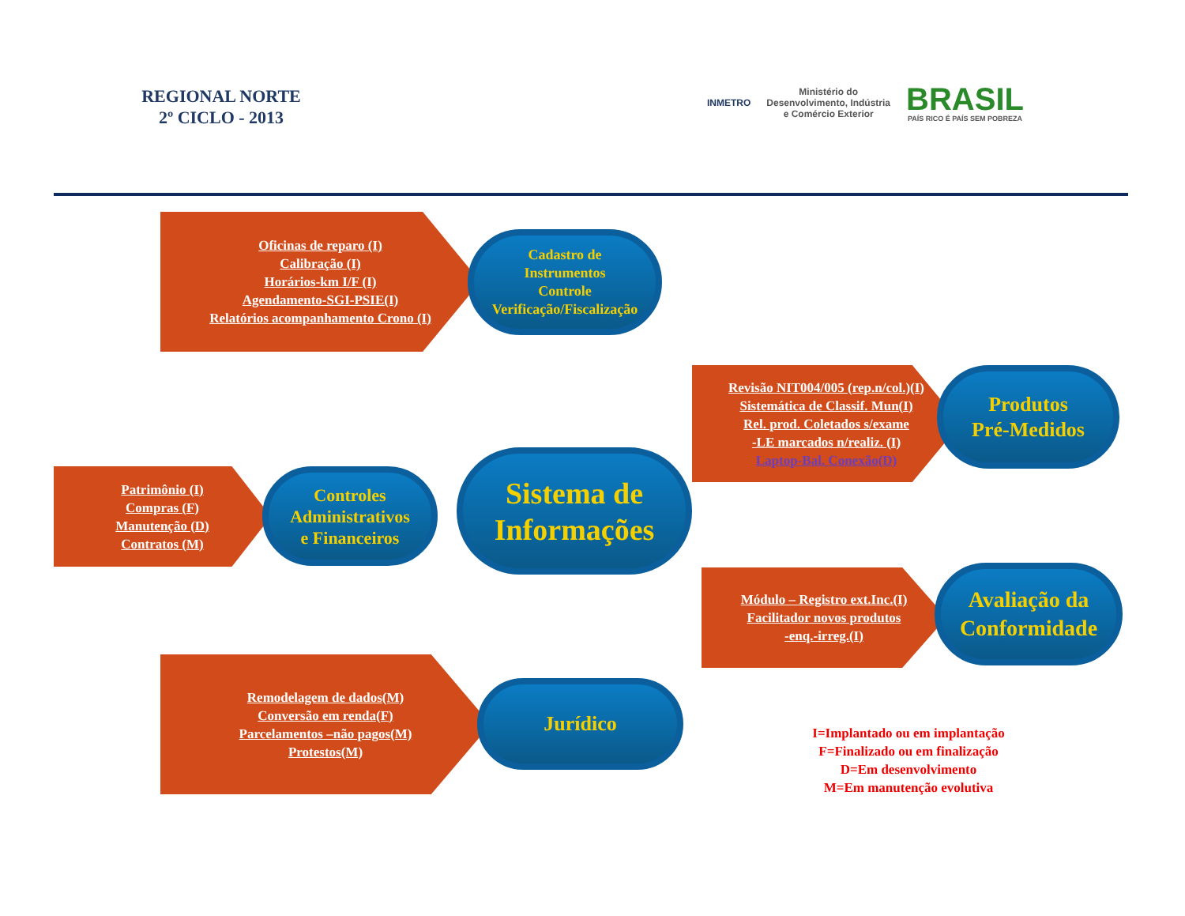REGIONAL NORTE
2º CICLO - 2013
INMETRO
Ministério do
Desenvolvimento, Indústria
e Comércio Exterior
BRASIL
PAÍS RICO É PAÍS SEM POBREZA
Oficinas de reparo (I)
Calibração (I)
Horários-km I/F (I)
Agendamento-SGI-PSIE(I)
Relatórios acompanhamento Crono (I)
Cadastro de
Instrumentos
Controle
Verificação/Fiscalização
Revisão NIT004/005 (rep.n/col.)(I)
Sistemática de Classif. Mun(I)
Rel. prod. Coletados s/exame
-LE marcados n/realiz. (I)
Laptop-Bal. Conexão(D)
Produtos
Pré-Medidos
Patrimônio (I)
Compras (F)
Manutenção (D)
Contratos (M)
Controles
Administrativos
e Financeiros
Sistema de
Informações
Módulo – Registro ext.Inc.(I)
Facilitador novos produtos
-enq.-irreg.(I)
Avaliação da
Conformidade
Remodelagem de dados(M)
Conversão em renda(F)
Parcelamentos –não pagos(M)
Protestos(M)
Jurídico
I=Implantado ou em implantação
F=Finalizado ou em finalização
D=Em desenvolvimento
M=Em manutenção evolutiva